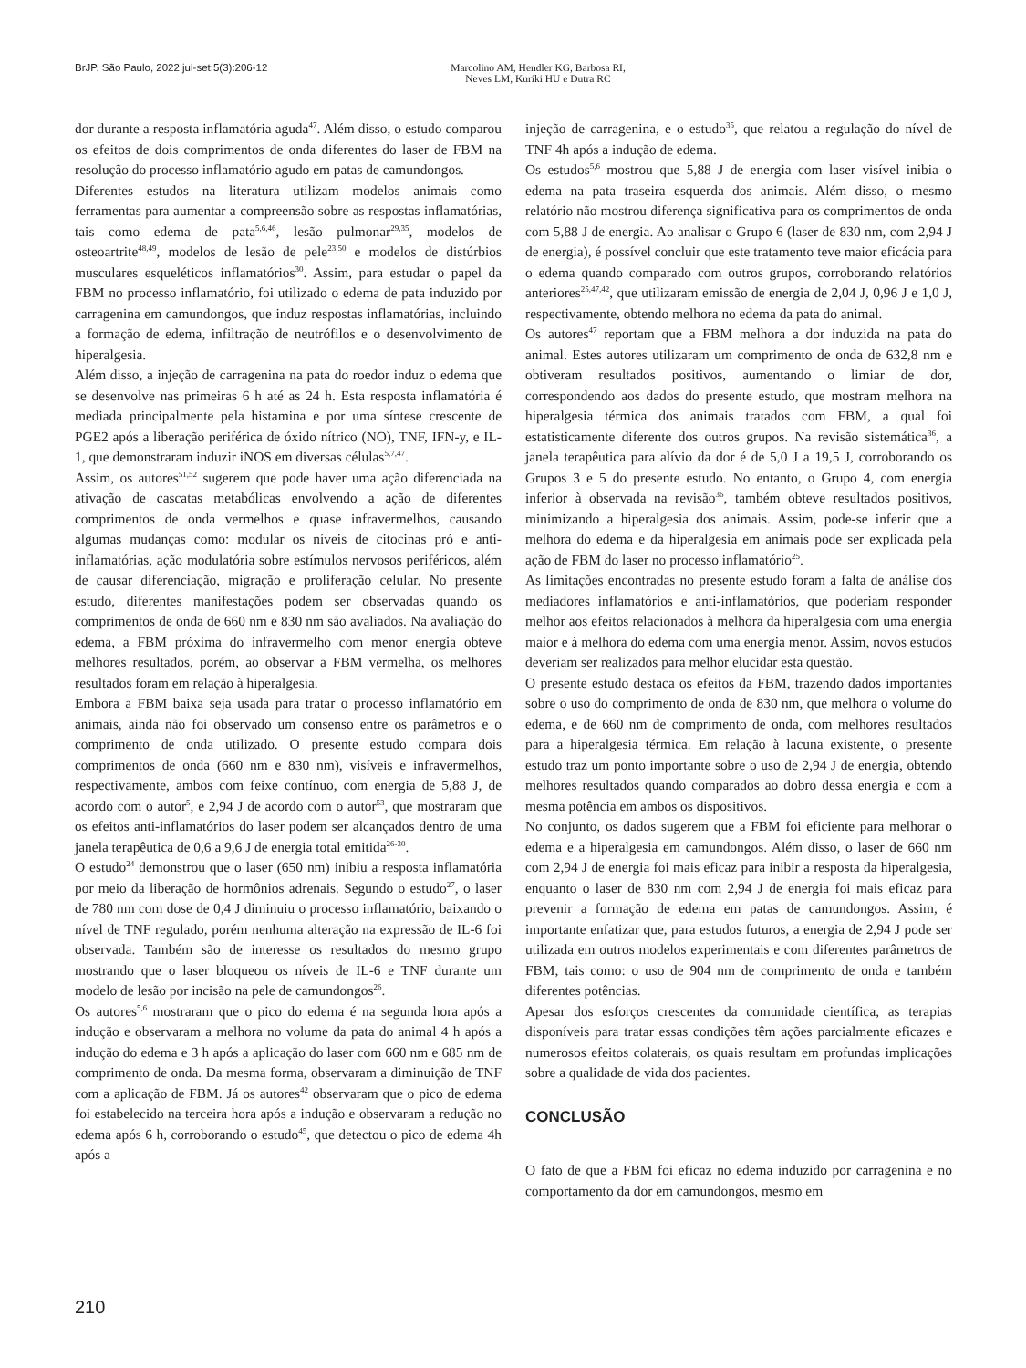BrJP. São Paulo, 2022 jul-set;5(3):206-12 Marcolino AM, Hendler KG, Barbosa RI,
Neves LM, Kuriki HU e Dutra RC
dor durante a resposta inflamatória aguda<sup>47</sup>. Além disso, o estudo comparou os efeitos de dois comprimentos de onda diferentes do laser de FBM na resolução do processo inflamatório agudo em patas de camundongos.
Diferentes estudos na literatura utilizam modelos animais como ferramentas para aumentar a compreensão sobre as respostas inflamatórias, tais como edema de pata<sup>5,6,46</sup>, lesão pulmonar<sup>29,35</sup>, modelos de osteoartrite<sup>48,49</sup>, modelos de lesão de pele<sup>23,50</sup> e modelos de distúrbios musculares esqueléticos inflamatórios<sup>30</sup>. Assim, para estudar o papel da FBM no processo inflamatório, foi utilizado o edema de pata induzido por carragenina em camundongos, que induz respostas inflamatórias, incluindo a formação de edema, infiltração de neutrófilos e o desenvolvimento de hiperalgesia.
Além disso, a injeção de carragenina na pata do roedor induz o edema que se desenvolve nas primeiras 6 h até as 24 h. Esta resposta inflamatória é mediada principalmente pela histamina e por uma síntese crescente de PGE2 após a liberação periférica de óxido nítrico (NO), TNF, IFN-y, e IL-1, que demonstraram induzir iNOS em diversas células<sup>5,7,47</sup>.
Assim, os autores<sup>51,52</sup> sugerem que pode haver uma ação diferenciada na ativação de cascatas metabólicas envolvendo a ação de diferentes comprimentos de onda vermelhos e quase infravermelhos, causando algumas mudanças como: modular os níveis de citocinas pró e anti-inflamatórias, ação modulatória sobre estímulos nervosos periféricos, além de causar diferenciação, migração e proliferação celular. No presente estudo, diferentes manifestações podem ser observadas quando os comprimentos de onda de 660 nm e 830 nm são avaliados. Na avaliação do edema, a FBM próxima do infravermelho com menor energia obteve melhores resultados, porém, ao observar a FBM vermelha, os melhores resultados foram em relação à hiperalgesia.
Embora a FBM baixa seja usada para tratar o processo inflamatório em animais, ainda não foi observado um consenso entre os parâmetros e o comprimento de onda utilizado. O presente estudo compara dois comprimentos de onda (660 nm e 830 nm), visíveis e infravermelhos, respectivamente, ambos com feixe contínuo, com energia de 5,88 J, de acordo com o autor<sup>5</sup>, e 2,94 J de acordo com o autor<sup>53</sup>, que mostraram que os efeitos anti-inflamatórios do laser podem ser alcançados dentro de uma janela terapêutica de 0,6 a 9,6 J de energia total emitida<sup>26-30</sup>.
O estudo<sup>24</sup> demonstrou que o laser (650 nm) inibiu a resposta inflamatória por meio da liberação de hormônios adrenais. Segundo o estudo<sup>27</sup>, o laser de 780 nm com dose de 0,4 J diminuiu o processo inflamatório, baixando o nível de TNF regulado, porém nenhuma alteração na expressão de IL-6 foi observada. Também são de interesse os resultados do mesmo grupo mostrando que o laser bloqueou os níveis de IL-6 e TNF durante um modelo de lesão por incisão na pele de camundongos<sup>26</sup>.
Os autores<sup>5,6</sup> mostraram que o pico do edema é na segunda hora após a indução e observaram a melhora no volume da pata do animal 4 h após a indução do edema e 3 h após a aplicação do laser com 660 nm e 685 nm de comprimento de onda. Da mesma forma, observaram a diminuição de TNF com a aplicação de FBM. Já os autores<sup>42</sup> observaram que o pico de edema foi estabelecido na terceira hora após a indução e observaram a redução no edema após 6 h, corroborando o estudo<sup>45</sup>, que detectou o pico de edema 4h após a
injeção de carragenina, e o estudo<sup>35</sup>, que relatou a regulação do nível de TNF 4h após a indução de edema.
Os estudos<sup>5,6</sup> mostrou que 5,88 J de energia com laser visível inibia o edema na pata traseira esquerda dos animais. Além disso, o mesmo relatório não mostrou diferença significativa para os comprimentos de onda com 5,88 J de energia. Ao analisar o Grupo 6 (laser de 830 nm, com 2,94 J de energia), é possível concluir que este tratamento teve maior eficácia para o edema quando comparado com outros grupos, corroborando relatórios anteriores<sup>25,47,42</sup>, que utilizaram emissão de energia de 2,04 J, 0,96 J e 1,0 J, respectivamente, obtendo melhora no edema da pata do animal.
Os autores<sup>47</sup> reportam que a FBM melhora a dor induzida na pata do animal. Estes autores utilizaram um comprimento de onda de 632,8 nm e obtiveram resultados positivos, aumentando o limiar de dor, correspondendo aos dados do presente estudo, que mostram melhora na hiperalgesia térmica dos animais tratados com FBM, a qual foi estatisticamente diferente dos outros grupos. Na revisão sistemática<sup>36</sup>, a janela terapêutica para alívio da dor é de 5,0 J a 19,5 J, corroborando os Grupos 3 e 5 do presente estudo. No entanto, o Grupo 4, com energia inferior à observada na revisão<sup>36</sup>, também obteve resultados positivos, minimizando a hiperalgesia dos animais. Assim, pode-se inferir que a melhora do edema e da hiperalgesia em animais pode ser explicada pela ação de FBM do laser no processo inflamatório<sup>25</sup>.
As limitações encontradas no presente estudo foram a falta de análise dos mediadores inflamatórios e anti-inflamatórios, que poderiam responder melhor aos efeitos relacionados à melhora da hiperalgesia com uma energia maior e à melhora do edema com uma energia menor. Assim, novos estudos deveriam ser realizados para melhor elucidar esta questão.
O presente estudo destaca os efeitos da FBM, trazendo dados importantes sobre o uso do comprimento de onda de 830 nm, que melhora o volume do edema, e de 660 nm de comprimento de onda, com melhores resultados para a hiperalgesia térmica. Em relação à lacuna existente, o presente estudo traz um ponto importante sobre o uso de 2,94 J de energia, obtendo melhores resultados quando comparados ao dobro dessa energia e com a mesma potência em ambos os dispositivos.
No conjunto, os dados sugerem que a FBM foi eficiente para melhorar o edema e a hiperalgesia em camundongos. Além disso, o laser de 660 nm com 2,94 J de energia foi mais eficaz para inibir a resposta da hiperalgesia, enquanto o laser de 830 nm com 2,94 J de energia foi mais eficaz para prevenir a formação de edema em patas de camundongos. Assim, é importante enfatizar que, para estudos futuros, a energia de 2,94 J pode ser utilizada em outros modelos experimentais e com diferentes parâmetros de FBM, tais como: o uso de 904 nm de comprimento de onda e também diferentes potências.
Apesar dos esforços crescentes da comunidade científica, as terapias disponíveis para tratar essas condições têm ações parcialmente eficazes e numerosos efeitos colaterais, os quais resultam em profundas implicações sobre a qualidade de vida dos pacientes.
CONCLUSÃO
O fato de que a FBM foi eficaz no edema induzido por carragenina e no comportamento da dor em camundongos, mesmo em
210